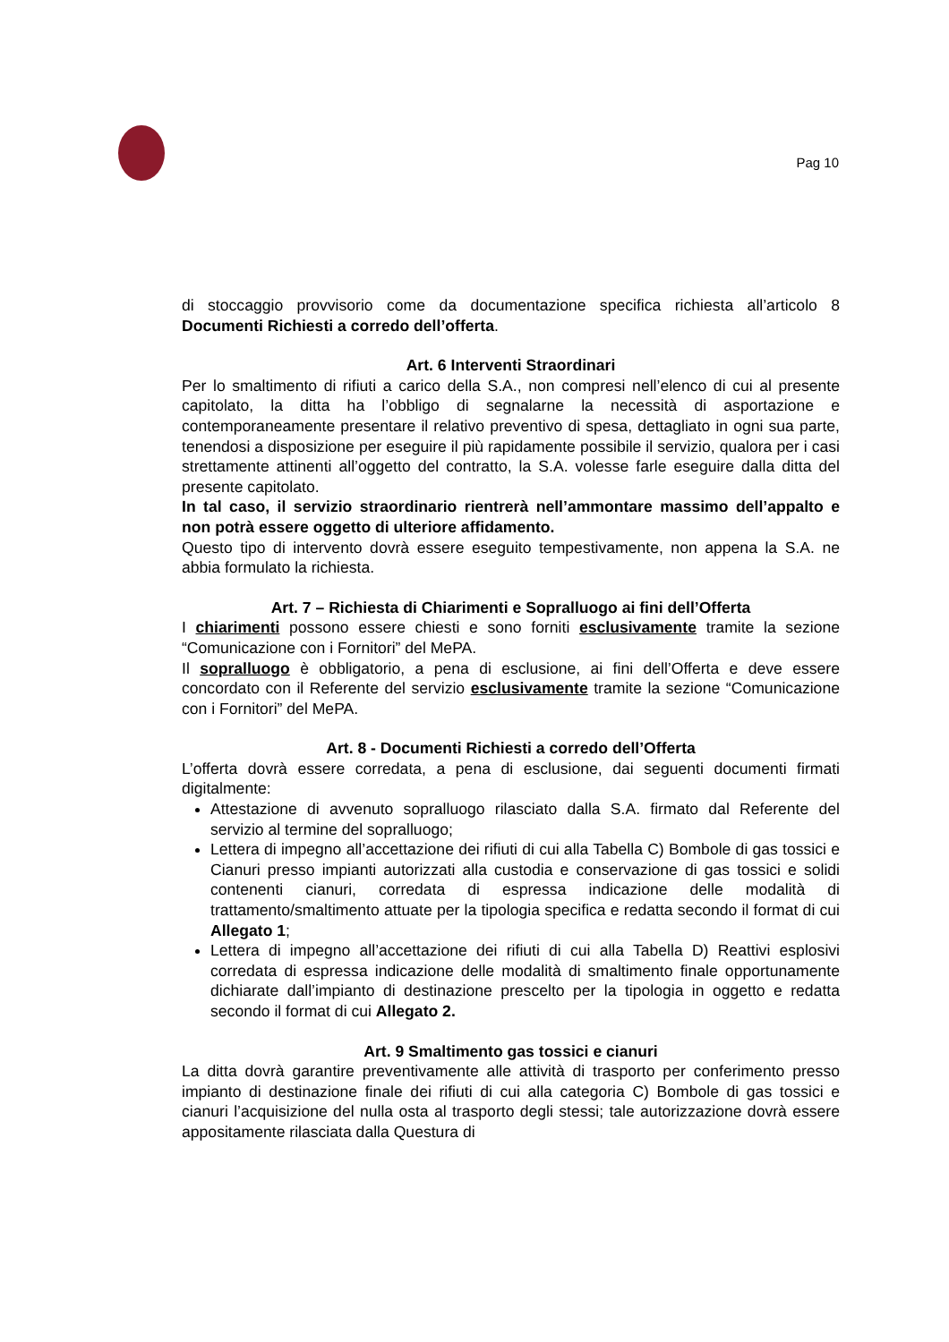Pag 10
di stoccaggio provvisorio come da documentazione specifica richiesta all’articolo 8 Documenti Richiesti a corredo dell’offerta.
Art. 6 Interventi Straordinari
Per lo smaltimento di rifiuti a carico della S.A., non compresi nell’elenco di cui al presente capitolato, la ditta ha l’obbligo di segnalarne la necessità di asportazione e contemporaneamente presentare il relativo preventivo di spesa, dettagliato in ogni sua parte, tenendosi a disposizione per eseguire il più rapidamente possibile il servizio, qualora per i casi strettamente attinenti all’oggetto del contratto, la S.A. volesse farle eseguire dalla ditta del presente capitolato.
In tal caso, il servizio straordinario rientrerà nell’ammontare massimo dell’appalto e non potrà essere oggetto di ulteriore affidamento.
Questo tipo di intervento dovrà essere eseguito tempestivamente, non appena la S.A. ne abbia formulato la richiesta.
Art. 7 – Richiesta di Chiarimenti e Sopralluogo ai fini dell’Offerta
I chiarimenti possono essere chiesti e sono forniti esclusivamente tramite la sezione “Comunicazione con i Fornitori” del MePA.
Il sopralluogo è obbligatorio, a pena di esclusione, ai fini dell’Offerta e deve essere concordato con il Referente del servizio esclusivamente tramite la sezione “Comunicazione con i Fornitori” del MePA.
Art. 8 - Documenti Richiesti a corredo dell’Offerta
L’offerta dovrà essere corredata, a pena di esclusione, dai seguenti documenti firmati digitalmente:
Attestazione di avvenuto sopralluogo rilasciato dalla S.A. firmato dal Referente del servizio al termine del sopralluogo;
Lettera di impegno all’accettazione dei rifiuti di cui alla Tabella C) Bombole di gas tossici e Cianuri presso impianti autorizzati alla custodia e conservazione di gas tossici e solidi contenenti cianuri, corredata di espressa indicazione delle modalità di trattamento/smaltimento attuate per la tipologia specifica e redatta secondo il format di cui Allegato 1;
Lettera di impegno all’accettazione dei rifiuti di cui alla Tabella D) Reattivi esplosivi corredata di espressa indicazione delle modalità di smaltimento finale opportunamente dichiarate dall’impianto di destinazione prescelto per la tipologia in oggetto e redatta secondo il format di cui Allegato 2.
Art. 9 Smaltimento gas tossici e cianuri
La ditta dovrà garantire preventivamente alle attività di trasporto per conferimento presso impianto di destinazione finale dei rifiuti di cui alla categoria C) Bombole di gas tossici e cianuri l’acquisizione del nulla osta al trasporto degli stessi; tale autorizzazione dovrà essere appositamente rilasciata dalla Questura di